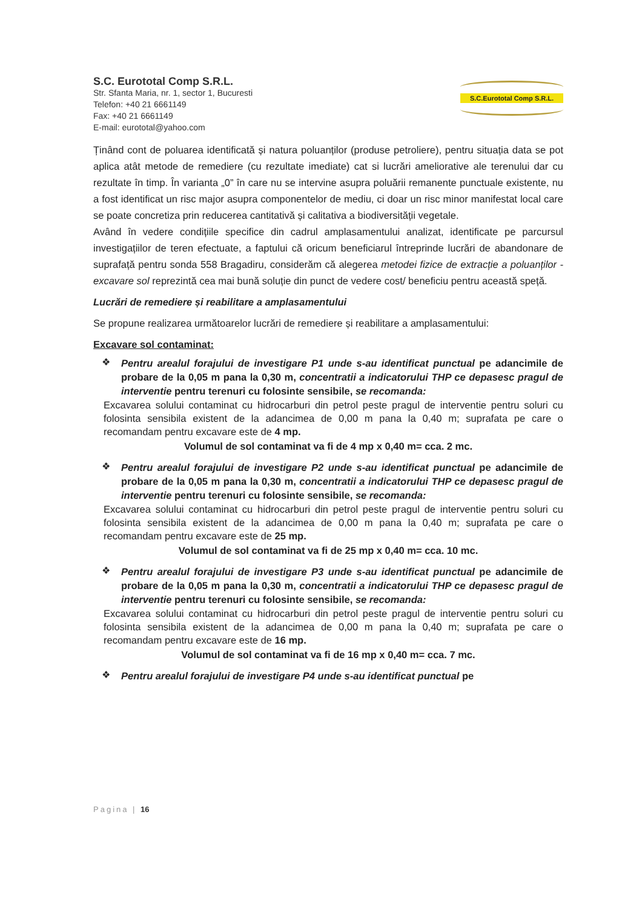S.C. Eurototal Comp S.R.L.
Str. Sfanta Maria, nr. 1, sector 1, Bucuresti
Telefon: +40 21 6661149
Fax: +40 21 6661149
E-mail: eurototal@yahoo.com
S.C.Eurototal Comp S.R.L.
Ținând cont de poluarea identificată și natura poluanților (produse petroliere), pentru situația data se pot aplica atât metode de remediere (cu rezultate imediate) cat si lucrări ameliorative ale terenului dar cu rezultate în timp. În varianta „0” în care nu se intervine asupra poluării remanente punctuale existente, nu a fost identificat un risc major asupra componentelor de mediu, ci doar un risc minor manifestat local care se poate concretiza prin reducerea cantitativă și calitativa a biodiversității vegetale.
Având în vedere condițiile specifice din cadrul amplasamentului analizat, identificate pe parcursul investigațiilor de teren efectuate, a faptului că oricum beneficiarul întreprinde lucrări de abandonare de suprafață pentru sonda 558 Bragadiru, considerăm că alegerea metodei fizice de extracție a poluanților - excavare sol reprezintă cea mai bună soluție din punct de vedere cost/ beneficiu pentru această speță.
Lucrări de remediere și reabilitare a amplasamentului
Se propune realizarea următoarelor lucrări de remediere și reabilitare a amplasamentului:
Excavare sol contaminat:
❖
Pentru arealul forajului de investigare P1 unde s-au identificat punctual pe adancimile de probare de la 0,05 m pana la 0,30 m, concentratii a indicatorului THP ce depasesc pragul de interventie pentru terenuri cu folosinte sensibile, se recomanda:
Excavarea solului contaminat cu hidrocarburi din petrol peste pragul de interventie pentru soluri cu folosinta sensibila existent de la adancimea de 0,00 m pana la 0,40 m; suprafata pe care o recomandam pentru excavare este de 4 mp.
Volumul de sol contaminat va fi de 4 mp x 0,40 m= cca. 2 mc.
❖
Pentru arealul forajului de investigare P2 unde s-au identificat punctual pe adancimile de probare de la 0,05 m pana la 0,30 m, concentratii a indicatorului THP ce depasesc pragul de interventie pentru terenuri cu folosinte sensibile, se recomanda:
Excavarea solului contaminat cu hidrocarburi din petrol peste pragul de interventie pentru soluri cu folosinta sensibila existent de la adancimea de 0,00 m pana la 0,40 m; suprafata pe care o recomandam pentru excavare este de 25 mp.
Volumul de sol contaminat va fi de 25 mp x 0,40 m= cca. 10 mc.
❖
Pentru arealul forajului de investigare P3 unde s-au identificat punctual pe adancimile de probare de la 0,05 m pana la 0,30 m, concentratii a indicatorului THP ce depasesc pragul de interventie pentru terenuri cu folosinte sensibile, se recomanda:
Excavarea solului contaminat cu hidrocarburi din petrol peste pragul de interventie pentru soluri cu folosinta sensibila existent de la adancimea de 0,00 m pana la 0,40 m; suprafata pe care o recomandam pentru excavare este de 16 mp.
Volumul de sol contaminat va fi de 16 mp x 0,40 m= cca. 7 mc.
❖
Pentru arealul forajului de investigare P4 unde s-au identificat punctual pe
Pagina | 16